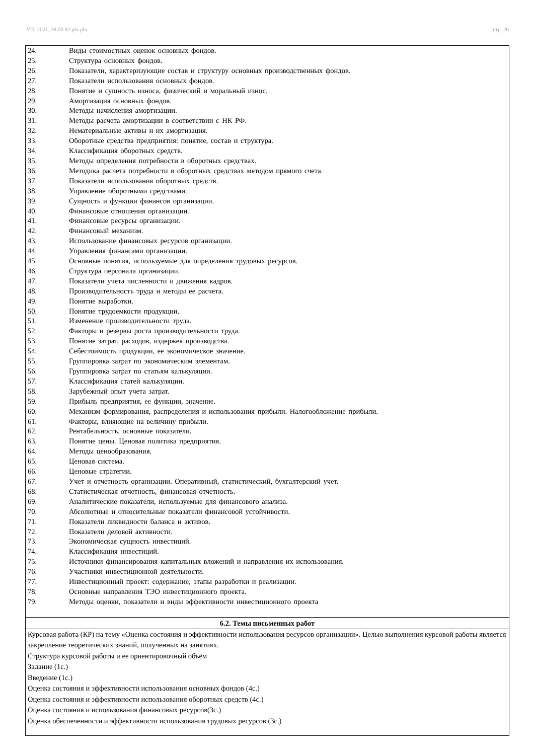УП: 2021_38.03.02.plx.plx стр. 20
| 24. Виды стоимостных оценок основных фондов. 25. Структура основных фондов. 26. Показатели, характеризующие состав и структуру основных производственных фондов. 27. Показатели использования основных фондов. 28. Понятие и сущность износа, физический и моральный износ. 29. Амортизация основных фондов. 30. Методы начисления амортизации. 31. Методы расчета амортизации в соответствии с НК РФ. 32. Нематериальные активы и их амортизация. 33. Оборотные средства предприятия: понятие, состав и структура. 34. Классификация оборотных средств. 35. Методы определения потребности в оборотных средствах. 36. Методика расчета потребности в оборотных средствах методом прямого счета. 37. Показатели использования оборотных средств. 38. Управление оборотными средствами. 39. Сущность и функции финансов организации. 40. Финансовые отношения организации. 41. Финансовые ресурсы организации. 42. Финансовый механизм. 43. Использование финансовых ресурсов организации. 44. Управления финансами организации. 45. Основные понятия, используемые для определения трудовых ресурсов. 46. Структура персонала организации. 47. Показатели учета численности и движения кадров. 48. Производительность труда и методы ее расчета. 49. Понятие выработки. 50. Понятие трудоемкости продукции. 51. Изменение производительности труда. 52. Факторы и резервы роста производительности труда. 53. Понятие затрат, расходов, издержек производства. 54. Себестоимость продукции, ее экономическое значение. 55. Группировка затрат по экономическим элементам. 56. Группировка затрат по статьям калькуляции. 57. Классификация статей калькуляции. 58. Зарубежный опыт учета затрат. 59. Прибыль предприятия, ее функции, значение. 60. Механизм формирования, распределения и использования прибыли. Налогообложение прибыли. 61. Факторы, влияющие на величину прибыли. 62. Рентабельность, основные показатели. 63. Понятие цены. Ценовая политика предприятия. 64. Методы ценообразования. 65. Ценовая система. 66. Ценовые стратегии. 67. Учет и отчетность организации. Оперативный, статистический, бухгалтерский учет. 68. Статистическая отчетность, финансовая отчетность. 69. Аналитические показатели, используемые для финансового анализа. 70. Абсолютные и относительные показатели финансовой устойчивости. 71. Показатели ликвидности баланса и активов. 72. Показатели деловой активности. 73. Экономическая сущность инвестиций. 74. Классификация инвестиций. 75. Источники финансирования капитальных вложений и направления их использования. 76. Участники инвестиционной деятельности. 77. Инвестиционный проект: содержание, этапы разработки и реализации. 78. Основные направления ТЭО инвестиционного проекта. 79. Методы оценки, показатели и виды эффективности инвестиционного проекта |
| 6.2. Темы письменных работ |
| Курсовая работа (КР) на тему «Оценка состояния и эффективности использования ресурсов организации». Целью выполнения курсовой работы является закрепление теоретических знаний, полученных на занятиях. Структура курсовой работы и ее ориентировочный объём Задание (1с.) Введение (1с.) Оценка состояния и эффективности использования основных фондов (4с.) Оценка состояния и эффективности использования оборотных средств (4с.) Оценка состояния и использования финансовых ресурсов(3с.) Оценка обеспеченности и эффективности использования трудовых ресурсов (3с.) |